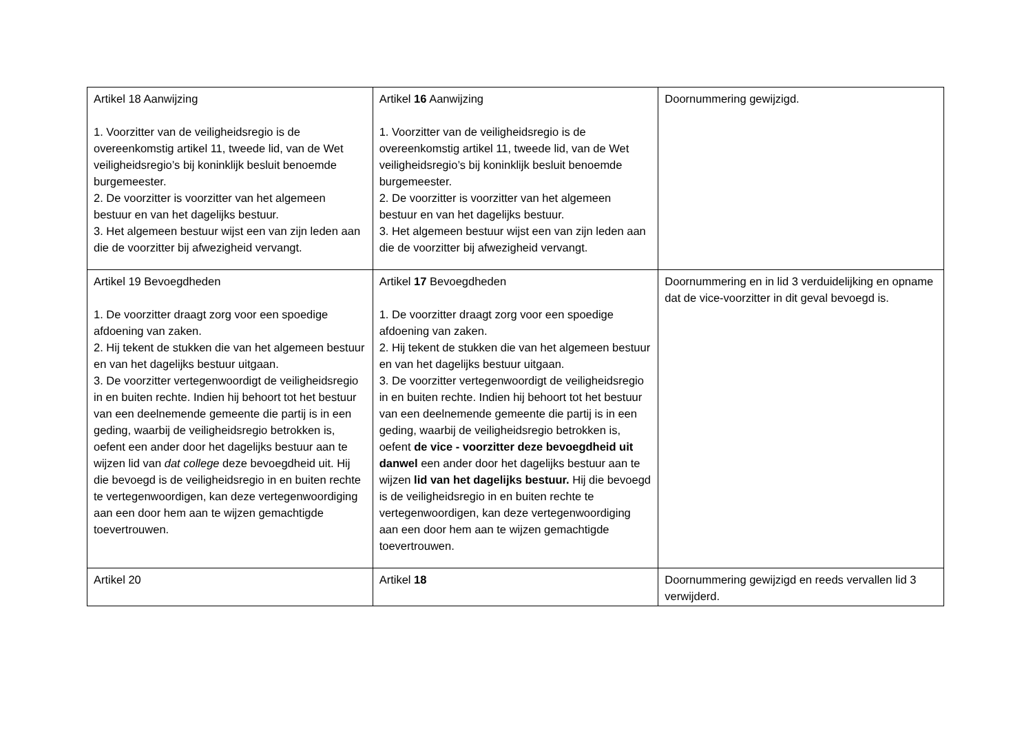| Artikel 18 Aanwijzing 1. Voorzitter van de veiligheidsregio is de overeenkomstig artikel 11, tweede lid, van de Wet veiligheidsregio’s bij koninklijk besluit benoemde burgemeester. 2. De voorzitter is voorzitter van het algemeen bestuur en van het dagelijks bestuur. 3. Het algemeen bestuur wijst een van zijn leden aan die de voorzitter bij afwezigheid vervangt. | Artikel 16 Aanwijzing 1. Voorzitter van de veiligheidsregio is de overeenkomstig artikel 11, tweede lid, van de Wet veiligheidsregio’s bij koninklijk besluit benoemde burgemeester. 2. De voorzitter is voorzitter van het algemeen bestuur en van het dagelijks bestuur. 3. Het algemeen bestuur wijst een van zijn leden aan die de voorzitter bij afwezigheid vervangt. | Doornummering gewijzigd. |
| Artikel 19 Bevoegdheden 1. De voorzitter draagt zorg voor een spoedige afdoening van zaken. 2. Hij tekent de stukken die van het algemeen bestuur en van het dagelijks bestuur uitgaan. 3. De voorzitter vertegenwoordigt de veiligheidsregio in en buiten rechte. Indien hij behoort tot het bestuur van een deelnemende gemeente die partij is in een geding, waarbij de veiligheidsregio betrokken is, oefent een ander door het dagelijks bestuur aan te wijzen lid van dat college deze bevoegdheid uit. Hij die bevoegd is de veiligheidsregio in en buiten rechte te vertegenwoordigen, kan deze vertegenwoordiging aan een door hem aan te wijzen gemachtigde toevertrouwen. | Artikel 17 Bevoegdheden 1. De voorzitter draagt zorg voor een spoedige afdoening van zaken. 2. Hij tekent de stukken die van het algemeen bestuur en van het dagelijks bestuur uitgaan. 3. De voorzitter vertegenwoordigt de veiligheidsregio in en buiten rechte. Indien hij behoort tot het bestuur van een deelnemende gemeente die partij is in een geding, waarbij de veiligheidsregio betrokken is, oefent de vice - voorzitter deze bevoegdheid uit danwel een ander door het dagelijks bestuur aan te wijzen lid van het dagelijks bestuur. Hij die bevoegd is de veiligheidsregio in en buiten rechte te vertegenwoordigen, kan deze vertegenwoordiging aan een door hem aan te wijzen gemachtigde toevertrouwen. | Doornummering en in lid 3 verduidelijking en opname dat de vice-voorzitter in dit geval bevoegd is. |
| Artikel 20 | Artikel 18 | Doornummering gewijzigd en reeds vervallen lid 3 verwijderd. |